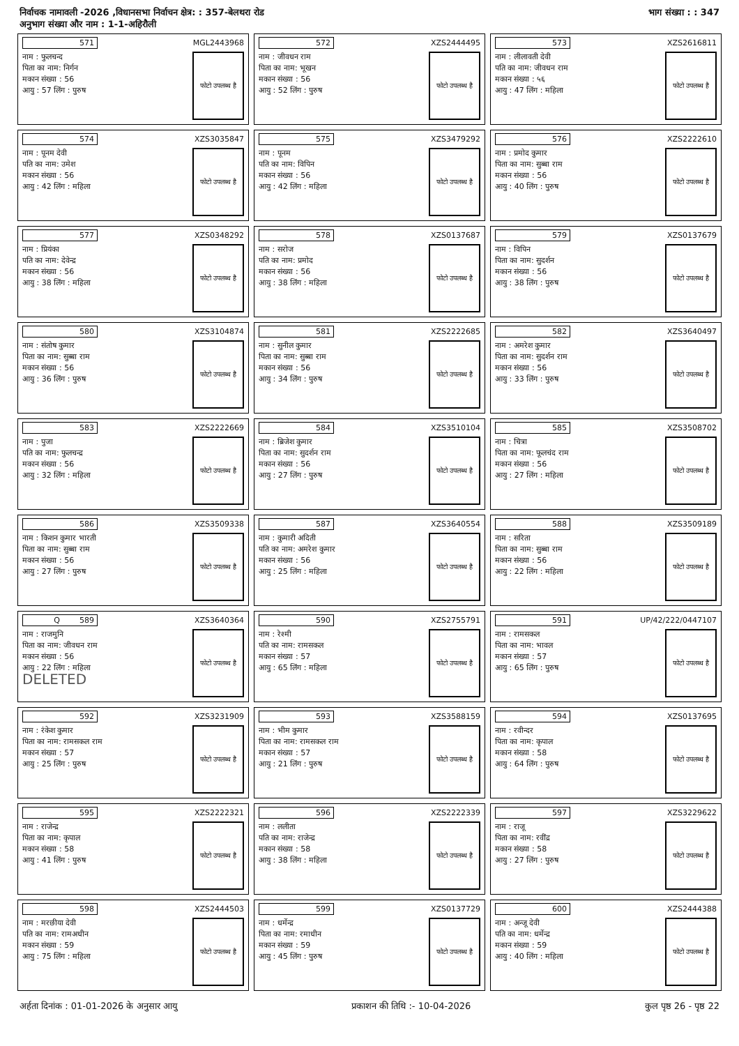निर्वाचक नामावली -2026 ,विधानसभा निर्वाचन क्षेत्र: : 357-बेलथरा रोड भाग संख्या : : 347
अनुभाग संख्या और नाम : 1-1-अहिरौली
571 MGL2443968
नाम : फुलचन्द
पिता का नाम: निर्गन
मकान संख्या : 56
आयु : 57 लिंग : पुरुष
फोटो उपलब्ध है
572 XZS2444495
नाम : जीवधन राम
पिता का नाम: भूखन
मकान संख्या : 56
आयु : 52 लिंग : पुरुष
फोटो उपलब्ध है
573 XZS2616811
नाम : लीलावती देवी
पति का नाम: जीवधन राम
मकान संख्या : ५६
आयु : 47 लिंग : महिला
फोटो उपलब्ध है
574 XZS3035847
नाम : पूनम देवी
पति का नाम: उमेश
मकान संख्या : 56
आयु : 42 लिंग : महिला
फोटो उपलब्ध है
575 XZS3479292
नाम : पूनम
पति का नाम: विपिन
मकान संख्या : 56
आयु : 42 लिंग : महिला
फोटो उपलब्ध है
576 XZS2222610
नाम : प्रमोद कुमार
पिता का नाम: सुब्बा राम
मकान संख्या : 56
आयु : 40 लिंग : पुरुष
फोटो उपलब्ध है
577 XZS0348292
नाम : प्रियंका
पति का नाम: देवेन्द्र
मकान संख्या : 56
आयु : 38 लिंग : महिला
फोटो उपलब्ध है
578 XZS0137687
नाम : सरोज
पति का नाम: प्रमोद
मकान संख्या : 56
आयु : 38 लिंग : महिला
फोटो उपलब्ध है
579 XZS0137679
नाम : विपिन
पिता का नाम: सुदर्शन
मकान संख्या : 56
आयु : 38 लिंग : पुरुष
फोटो उपलब्ध है
580 XZS3104874
नाम : संतोष कुमार
पिता का नाम: सुब्बा राम
मकान संख्या : 56
आयु : 36 लिंग : पुरुष
फोटो उपलब्ध है
581 XZS2222685
नाम : सुनील कुमार
पिता का नाम: सुब्बा राम
मकान संख्या : 56
आयु : 34 लिंग : पुरुष
फोटो उपलब्ध है
582 XZS3640497
नाम : अमरेश कुमार
पिता का नाम: सुदर्शन राम
मकान संख्या : 56
आयु : 33 लिंग : पुरुष
फोटो उपलब्ध है
583 XZS2222669
नाम : पुजा
पति का नाम: फुलचन्द्र
मकान संख्या : 56
आयु : 32 लिंग : महिला
फोटो उपलब्ध है
584 XZS3510104
नाम : ब्रिजेश कुमार
पिता का नाम: सुदर्शन राम
मकान संख्या : 56
आयु : 27 लिंग : पुरुष
फोटो उपलब्ध है
585 XZS3508702
नाम : चित्रा
पिता का नाम: फूलचंद राम
मकान संख्या : 56
आयु : 27 लिंग : महिला
फोटो उपलब्ध है
586 XZS3509338
नाम : किशन कुमार भारती
पिता का नाम: सुब्बा राम
मकान संख्या : 56
आयु : 27 लिंग : पुरुष
फोटो उपलब्ध है
587 XZS3640554
नाम : कुमारी अदिती
पति का नाम: अमरेश कुमार
मकान संख्या : 56
आयु : 25 लिंग : महिला
फोटो उपलब्ध है
588 XZS3509189
नाम : सरिता
पिता का नाम: सुब्बा राम
मकान संख्या : 56
आयु : 22 लिंग : महिला
फोटो उपलब्ध है
Q 589 XZS3640364
नाम : राजमुनि
पिता का नाम: जीवधन राम
मकान संख्या : 56
आयु : 22 लिंग : महिला
DELETED
फोटो उपलब्ध है
590 XZS2755791
नाम : रेश्मी
पति का नाम: रामसकल
मकान संख्या : 57
आयु : 65 लिंग : महिला
फोटो उपलब्ध है
591 UP/42/222/0447107
नाम : रामसकल
पिता का नाम: भावल
मकान संख्या : 57
आयु : 65 लिंग : पुरुष
फोटो उपलब्ध है
592 XZS3231909
नाम : रंकेश कुमार
पिता का नाम: रामसकल राम
मकान संख्या : 57
आयु : 25 लिंग : पुरुष
फोटो उपलब्ध है
593 XZS3588159
नाम : भीम कुमार
पिता का नाम: रामसकल राम
मकान संख्या : 57
आयु : 21 लिंग : पुरुष
फोटो उपलब्ध है
594 XZS0137695
नाम : रवीन्दर
पिता का नाम: कृपाल
मकान संख्या : 58
आयु : 64 लिंग : पुरुष
फोटो उपलब्ध है
595 XZS2222321
नाम : राजेन्द्र
पिता का नाम: कृपाल
मकान संख्या : 58
आयु : 41 लिंग : पुरुष
फोटो उपलब्ध है
596 XZS2222339
नाम : ललीता
पति का नाम: राजेन्द्र
मकान संख्या : 58
आयु : 38 लिंग : महिला
फोटो उपलब्ध है
597 XZS3229622
नाम : राजू
पिता का नाम: रवींद्र
मकान संख्या : 58
आयु : 27 लिंग : पुरुष
फोटो उपलब्ध है
598 XZS2444503
नाम : मरछीया देवी
पति का नाम: रामअधीन
मकान संख्या : 59
आयु : 75 लिंग : महिला
फोटो उपलब्ध है
599 XZS0137729
नाम : धर्मेन्द्र
पिता का नाम: रमाधीन
मकान संख्या : 59
आयु : 45 लिंग : पुरुष
फोटो उपलब्ध है
600 XZS2444388
नाम : अन्जू देवी
पति का नाम: धर्मेन्द्र
मकान संख्या : 59
आयु : 40 लिंग : महिला
फोटो उपलब्ध है
अर्हता दिनांक : 01-01-2026 के अनुसार आयु प्रकाशन की तिथि :- 10-04-2026 कुल पृष्ठ 26 - पृष्ठ 22